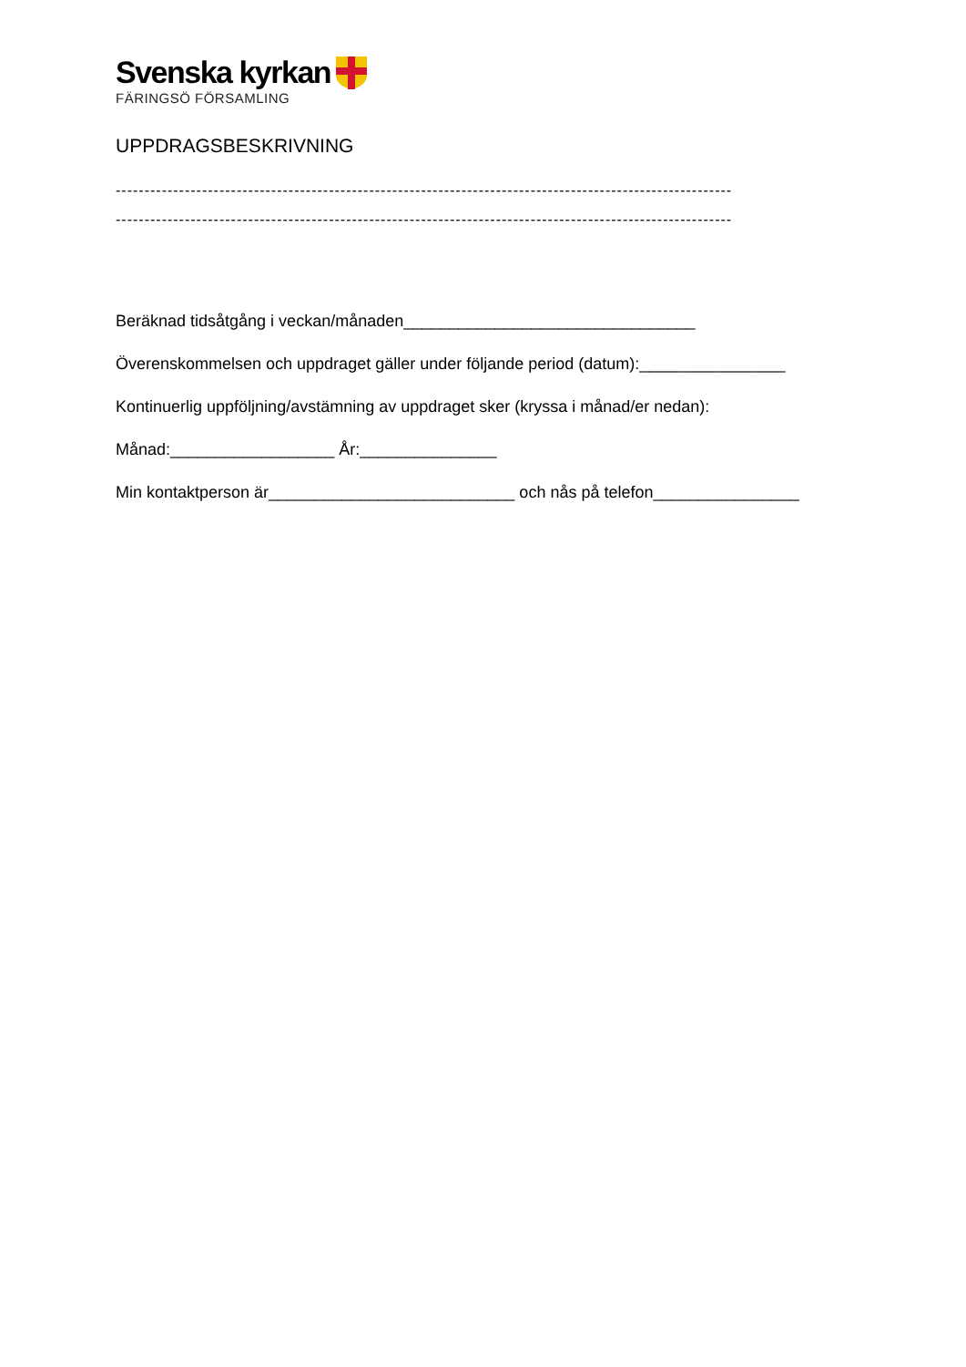Svenska kyrkan
FÄRINGSÖ FÖRSAMLING
UPPDRAGSBESKRIVNING
-----------------------------------------------------------------------------------------------------------
-----------------------------------------------------------------------------------------------------------
Beräknad tidsåtgång i veckan/månaden________________________________
Överenskommelsen och uppdraget gäller under följande period (datum):________________
Kontinuerlig uppföljning/avstämning av uppdraget sker (kryssa i månad/er nedan):
Månad:__________________ År:_______________
Min kontaktperson är___________________________ och nås på telefon________________